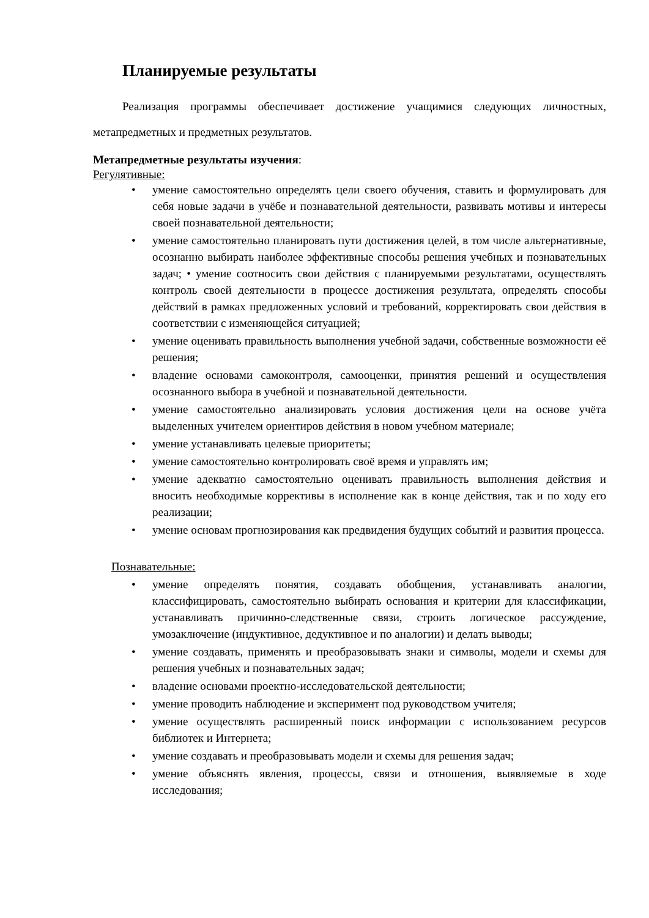Планируемые результаты
Реализация программы обеспечивает достижение учащимися следующих личностных, метапредметных и предметных результатов.
Метапредметные результаты изучения:
Регулятивные:
• умение самостоятельно определять цели своего обучения, ставить и формулировать для себя новые задачи в учёбе и познавательной деятельности, развивать мотивы и интересы своей познавательной деятельности;
• умение самостоятельно планировать пути достижения целей, в том числе альтернативные, осознанно выбирать наиболее эффективные способы решения учебных и познавательных задач; • умение соотносить свои действия с планируемыми результатами, осуществлять контроль своей деятельности в процессе достижения результата, определять способы действий в рамках предложенных условий и требований, корректировать свои действия в соответствии с изменяющейся ситуацией;
• умение оценивать правильность выполнения учебной задачи, собственные возможности её решения;
• владение основами самоконтроля, самооценки, принятия решений и осуществления осознанного выбора в учебной и познавательной деятельности.
• умение самостоятельно анализировать условия достижения цели на основе учёта выделенных учителем ориентиров действия в новом учебном материале;
• умение устанавливать целевые приоритеты;
• умение самостоятельно контролировать своё время и управлять им;
• умение адекватно самостоятельно оценивать правильность выполнения действия и вносить необходимые коррективы в исполнение как в конце действия, так и по ходу его реализации;
• умение основам прогнозирования как предвидения будущих событий и развития процесса.
Познавательные:
• умение определять понятия, создавать обобщения, устанавливать аналогии, классифицировать, самостоятельно выбирать основания и критерии для классификации, устанавливать причинно-следственные связи, строить логическое рассуждение, умозаключение (индуктивное, дедуктивное и по аналогии) и делать выводы;
• умение создавать, применять и преобразовывать знаки и символы, модели и схемы для решения учебных и познавательных задач;
• владение основами проектно-исследовательской деятельности;
• умение проводить наблюдение и эксперимент под руководством учителя;
• умение осуществлять расширенный поиск информации с использованием ресурсов библиотек и Интернета;
• умение создавать и преобразовывать модели и схемы для решения задач;
• умение объяснять явления, процессы, связи и отношения, выявляемые в ходе исследования;